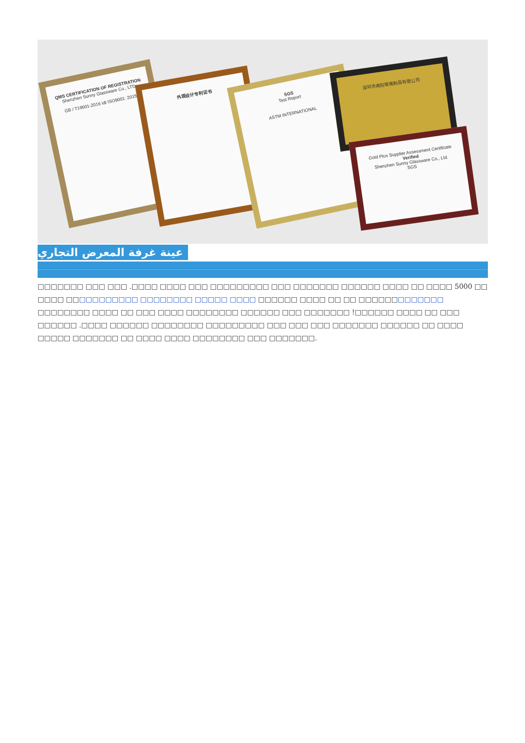QMS CERTIFICATION OF REGISTRATION
Shenzhen Sunny Glassware Co., LTD
GB / T19001-2016 idt ISO9001: 2015
外观设计专利证书
SGS
Test Report
ASTM INTERNATIONAL
深圳市美阳玻璃制品有限公司
Gold Plus Supplier Assessment Certificate
Verified
Shenzhen Sunny Glassware Co., Ltd.
SGS
عينة غرفة المعرض التجاري
□□□□□□□ □□□ □□□ .□□□□ □□□□ □□□ □□□□□□□□□ □□□ □□□□□□□ □□□□□□ □□□□ □□ □□□□ 5000 □□ □□□□ □□□□□□□□□□□ □□□□□□□□ □□□□□ □□□□ □□□□□□ □□□□ □□ □□ □□□□□□□□□□□□□ □□□□□□□□ □□□□ □□ □□□ □□□□ □□□□□□□□ □□□□□□ □□□ □□□□□□□ !□□□□□□ □□□□ □□ □□□ □□□□□□ .□□□□ □□□□□□ □□□□□□□□ □□□□□□□□□ □□□ □□□ □□□ □□□□□□□ □□□□□□ □□ □□□□ □□□□□ □□□□□□□ □□ □□□□ □□□□ □□□□□□□□ □□□ □□□□□□□.